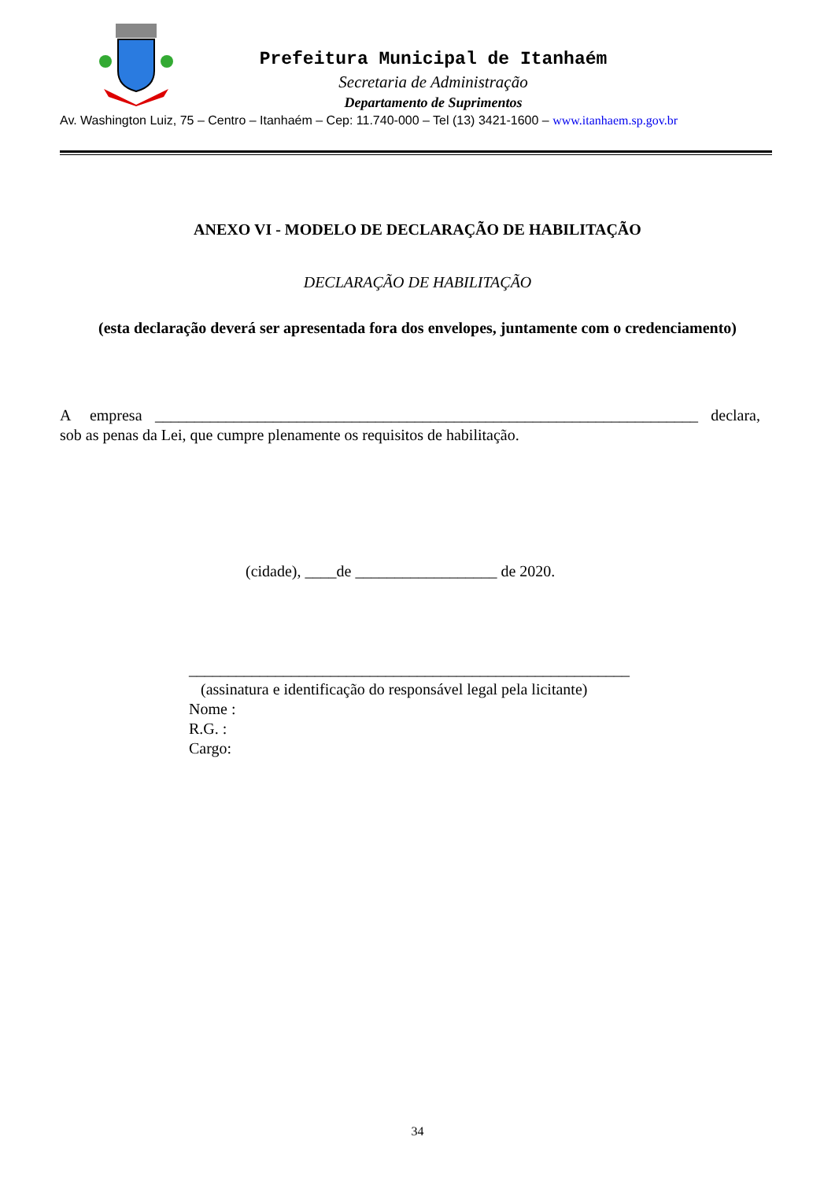Prefeitura Municipal de Itanhaém
Secretaria de Administração
Departamento de Suprimentos
Av. Washington Luiz, 75 – Centro – Itanhaém – Cep: 11.740-000 – Tel (13) 3421-1600 – www.itanhaem.sp.gov.br
ANEXO VI - MODELO DE DECLARAÇÃO DE HABILITAÇÃO
DECLARAÇÃO DE HABILITAÇÃO
(esta declaração deverá ser apresentada fora dos envelopes, juntamente com o credenciamento)
A empresa _____________________________________________________________________ declara, sob as penas da Lei, que cumpre plenamente os requisitos de habilitação.
(cidade), ____de __________________ de 2020.
________________________________________________________
(assinatura e identificação do responsável legal pela licitante)
Nome :
R.G. :
Cargo:
34